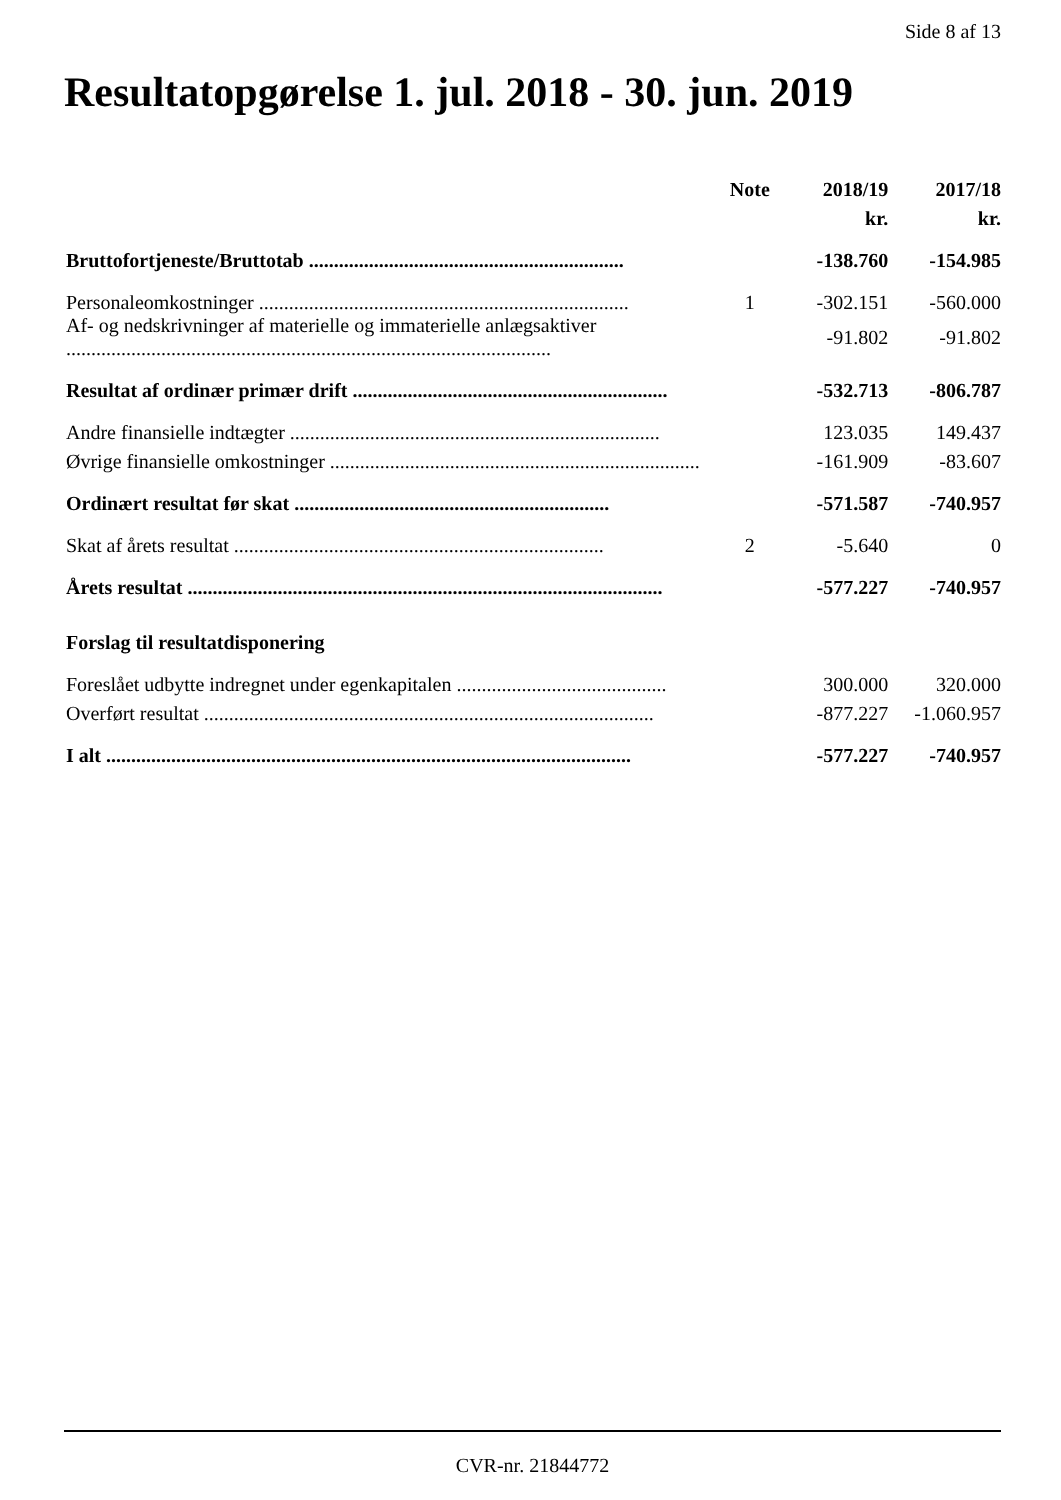Side 8 af 13
Resultatopgørelse 1. jul. 2018 - 30. jun. 2019
| | Note | 2018/19 | 2017/18 |
| --- | --- | --- | --- |
| | | kr. | kr. |
| Bruttofortjeneste/Bruttotab ............................................................... | | -138.760 | -154.985 |
| Personaleomkostninger .......................................................................... | 1 | -302.151 | -560.000 |
| Af- og nedskrivninger af materielle og immaterielle anlægsaktiver ................................................................................................. | | -91.802 | -91.802 |
| Resultat af ordinær primær drift ............................................................... | | -532.713 | -806.787 |
| Andre finansielle indtægter .......................................................................... | | 123.035 | 149.437 |
| Øvrige finansielle omkostninger .......................................................................... | | -161.909 | -83.607 |
| Ordinært resultat før skat ............................................................... | | -571.587 | -740.957 |
| Skat af årets resultat .......................................................................... | 2 | -5.640 | 0 |
| Årets resultat ............................................................................................... | | -577.227 | -740.957 |
| Forslag til resultatdisponering | | | |
| Foreslået udbytte indregnet under egenkapitalen .......................................... | | 300.000 | 320.000 |
| Overført resultat .......................................................................................... | | -877.227 | -1.060.957 |
| I alt ......................................................................................................... | | -577.227 | -740.957 |
CVR-nr. 21844772